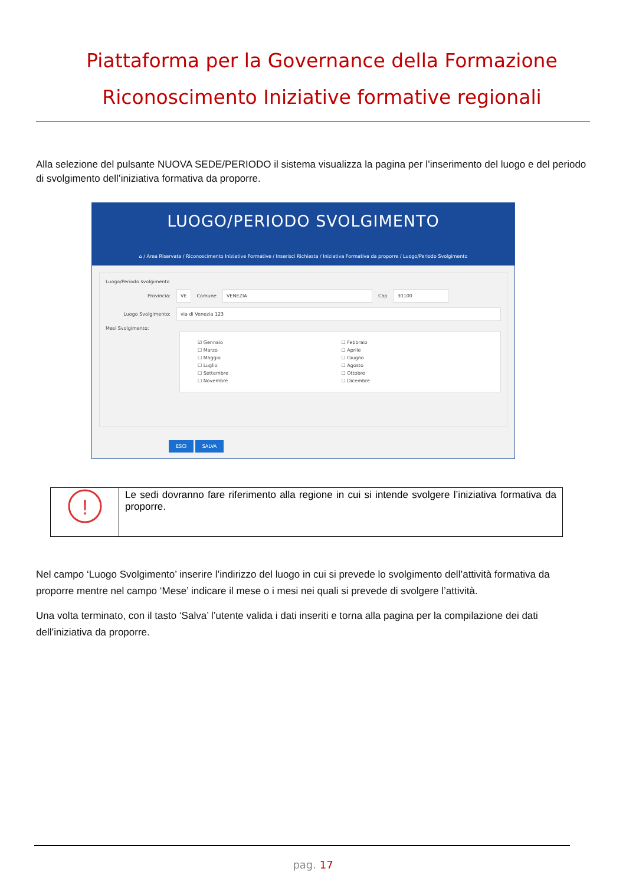Piattaforma per la Governance della Formazione
Riconoscimento Iniziative formative regionali
Alla selezione del pulsante NUOVA SEDE/PERIODO il sistema visualizza la pagina per l’inserimento del luogo e del periodo di svolgimento dell’iniziativa formativa da proporre.
LUOGO/PERIODO SVOLGIMENTO
⌂ / Area Riservata / Riconoscimento Iniziative Formative / Inserisci Richiesta / Iniziativa Formativa da proporre / Luogo/Periodo Svolgimento
Luogo/Periodo svolgimento
Provincia: VE Comune VENEZIA Cap 30100
Luogo Svolgimento: via di Venezia 123
Mesi Svolgimento:
☑ Gennaio ☐ Febbraio ☐ Marzo ☐ Aprile ☐ Maggio ☐ Giugno ☐ Luglio ☐ Agosto ☐ Settembre ☐ Ottobre ☐ Novembre ☐ Dicembre
ESCI SALVA
| ! | Le sedi dovranno fare riferimento alla regione in cui si intende svolgere l’iniziativa formativa da proporre. |
Nel campo ‘Luogo Svolgimento’ inserire l’indirizzo del luogo in cui si prevede lo svolgimento dell’attività formativa da proporre mentre nel campo ‘Mese’ indicare il mese o i mesi nei quali si prevede di svolgere l’attività.
Una volta terminato, con il tasto ‘Salva’ l’utente valida i dati inseriti e torna alla pagina per la compilazione dei dati dell’iniziativa da proporre.
pag. 17